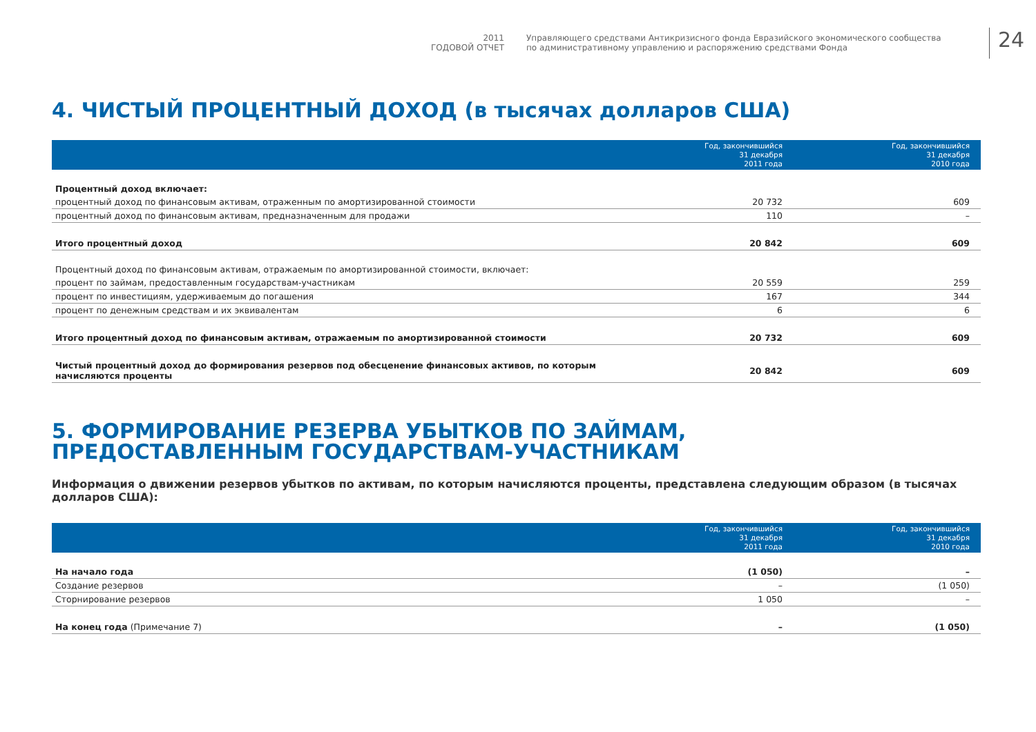2011
ГОДОВОЙ ОТЧЕТ
Управляющего средствами Антикризисного фонда Евразийского экономического сообщества
по административному управлению и распоряжению средствами Фонда
24
4. ЧИСТЫЙ ПРОЦЕНТНЫЙ ДОХОД (в тысячах долларов США)
| | Год, закончившийся 31 декабря 2011 года | Год, закончившийся 31 декабря 2010 года |
| --- | --- | --- |
| Процентный доход включает: | | |
| процентный доход по финансовым активам, отраженным по амортизированной стоимости | 20 732 | 609 |
| процентный доход по финансовым активам, предназначенным для продажи | 110 | – |
| Итого процентный доход | 20 842 | 609 |
| Процентный доход по финансовым активам, отражаемым по амортизированной стоимости, включает: | | |
| процент по займам, предоставленным государствам-участникам | 20 559 | 259 |
| процент по инвестициям, удерживаемым до погашения | 167 | 344 |
| процент по денежным средствам и их эквивалентам | 6 | 6 |
| Итого процентный доход по финансовым активам, отражаемым по амортизированной стоимости | 20 732 | 609 |
| Чистый процентный доход до формирования резервов под обесценение финансовых активов, по которым начисляются проценты | 20 842 | 609 |
5. ФОРМИРОВАНИЕ РЕЗЕРВА УБЫТКОВ ПО ЗАЙМАМ,
ПРЕДОСТАВЛЕННЫМ ГОСУДАРСТВАМ-УЧАСТНИКАМ
Информация о движении резервов убытков по активам, по которым начисляются проценты, представлена следующим образом (в тысячах долларов США):
| | Год, закончившийся 31 декабря 2011 года | Год, закончившийся 31 декабря 2010 года |
| --- | --- | --- |
| На начало года | (1 050) | – |
| Создание резервов | – | (1 050) |
| Сторнирование резервов | 1 050 | – |
| На конец года (Примечание 7) | – | (1 050) |